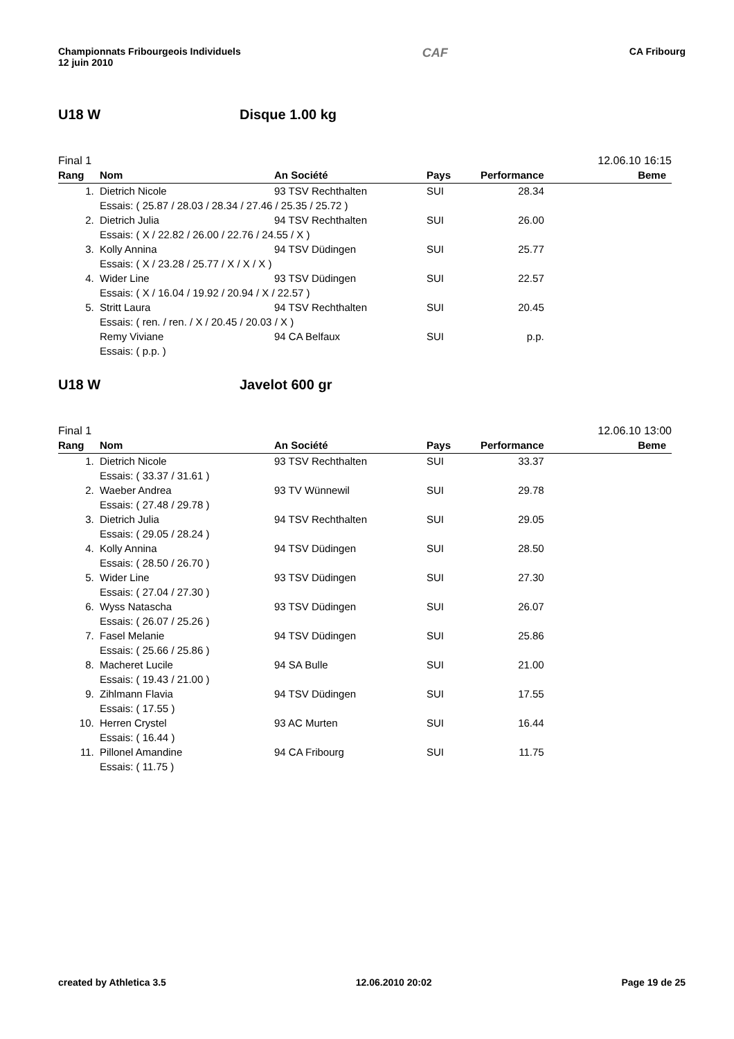Championnats Fribourgeois Individuels
12 juin 2010
CAF
CA Fribourg
U18 W Disque 1.00 kg
Final 1 12.06.10 16:15
| Rang | Nom | An Société | Pays | Performance | Beme |
| --- | --- | --- | --- | --- | --- |
| 1. | Dietrich Nicole | 93 TSV Rechthalten | SUI | 28.34 | |
| | Essais: ( 25.87 / 28.03 / 28.34 / 27.46 / 25.35 / 25.72 ) | | | | |
| 2. | Dietrich Julia | 94 TSV Rechthalten | SUI | 26.00 | |
| | Essais: ( X / 22.82 / 26.00 / 22.76 / 24.55 / X ) | | | | |
| 3. | Kolly Annina | 94 TSV Düdingen | SUI | 25.77 | |
| | Essais: ( X / 23.28 / 25.77 / X / X / X ) | | | | |
| 4. | Wider Line | 93 TSV Düdingen | SUI | 22.57 | |
| | Essais: ( X / 16.04 / 19.92 / 20.94 / X / 22.57 ) | | | | |
| 5. | Stritt Laura | 94 TSV Rechthalten | SUI | 20.45 | |
| | Essais: ( ren. / ren. / X / 20.45 / 20.03 / X ) | | | | |
| | Remy Viviane | 94 CA Belfaux | SUI | p.p. | |
| | Essais: ( p.p. ) | | | | |
U18 W Javelot 600 gr
Final 1 12.06.10 13:00
| Rang | Nom | An Société | Pays | Performance | Beme |
| --- | --- | --- | --- | --- | --- |
| 1. | Dietrich Nicole | 93 TSV Rechthalten | SUI | 33.37 | |
| | Essais: ( 33.37 / 31.61 ) | | | | |
| 2. | Waeber Andrea | 93 TV Wünnewil | SUI | 29.78 | |
| | Essais: ( 27.48 / 29.78 ) | | | | |
| 3. | Dietrich Julia | 94 TSV Rechthalten | SUI | 29.05 | |
| | Essais: ( 29.05 / 28.24 ) | | | | |
| 4. | Kolly Annina | 94 TSV Düdingen | SUI | 28.50 | |
| | Essais: ( 28.50 / 26.70 ) | | | | |
| 5. | Wider Line | 93 TSV Düdingen | SUI | 27.30 | |
| | Essais: ( 27.04 / 27.30 ) | | | | |
| 6. | Wyss Natascha | 93 TSV Düdingen | SUI | 26.07 | |
| | Essais: ( 26.07 / 25.26 ) | | | | |
| 7. | Fasel Melanie | 94 TSV Düdingen | SUI | 25.86 | |
| | Essais: ( 25.66 / 25.86 ) | | | | |
| 8. | Macheret Lucile | 94 SA Bulle | SUI | 21.00 | |
| | Essais: ( 19.43 / 21.00 ) | | | | |
| 9. | Zihlmann Flavia | 94 TSV Düdingen | SUI | 17.55 | |
| | Essais: ( 17.55 ) | | | | |
| 10. | Herren Crystel | 93 AC Murten | SUI | 16.44 | |
| | Essais: ( 16.44 ) | | | | |
| 11. | Pillonel Amandine | 94 CA Fribourg | SUI | 11.75 | |
| | Essais: ( 11.75 ) | | | | |
created by Athletica 3.5 12.06.2010 20:02 Page 19 de 25